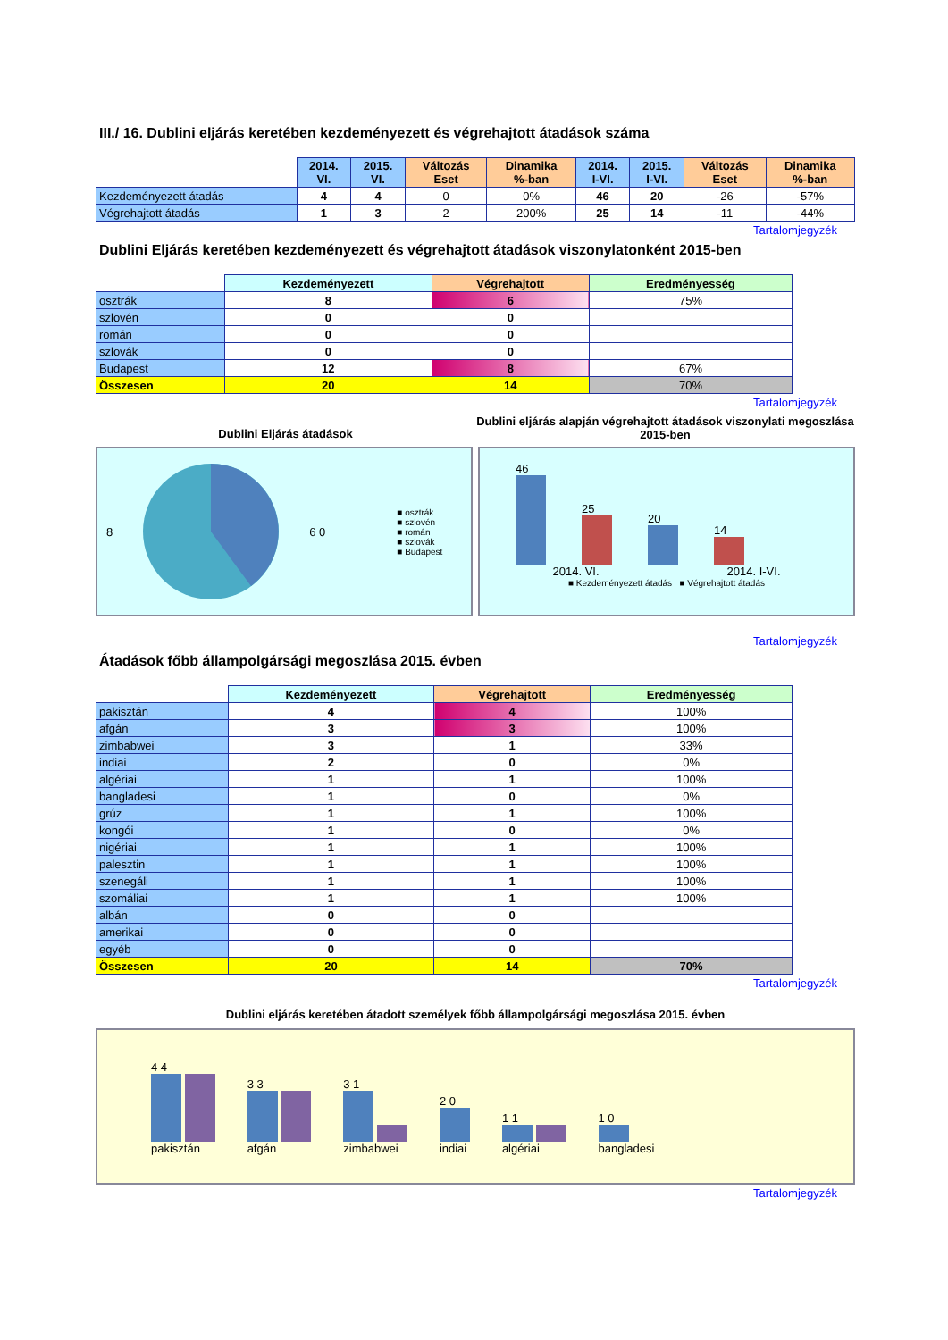III./ 16. Dublini eljárás keretében kezdeményezett és végrehajtott átadások száma
| | 2014. VI. | 2015. VI. | Változás Eset | Dinamika %-ban | 2014. I-VI. | 2015. I-VI. | Változás Eset | Dinamika %-ban |
| --- | --- | --- | --- | --- | --- | --- | --- | --- |
| Kezdeményezett átadás | 4 | 4 | 0 | 0% | 46 | 20 | -26 | -57% |
| Végrehajtott átadás | 1 | 3 | 2 | 200% | 25 | 14 | -11 | -44% |
Tartalomjegyzék
Dublini Eljárás keretében kezdeményezett és végrehajtott átadások viszonylatonként 2015-ben
| | Kezdeményezett | Végrehajtott | Eredményesség |
| --- | --- | --- | --- |
| osztrák | 8 | 6 | 75% |
| szlovén | 0 | 0 | |
| román | 0 | 0 | |
| szlovák | 0 | 0 | |
| Budapest | 12 | 8 | 67% |
| Összesen | 20 | 14 | 70% |
Tartalomjegyzék
Dublini Eljárás átadások
Dublini eljárás alapján végrehajtott átadások viszonylati megoszlása 2015-ben
8 6 0
■ osztrák
■ szlovén
■ román
■ szlovák
■ Budapest
46
25
20
14
2014. VI. 2014. I-VI.
■ Kezdeményezett átadás ■ Végrehajtott átadás
Tartalomjegyzék
Átadások főbb állampolgársági megoszlása 2015. évben
| | Kezdeményezett | Végrehajtott | Eredményesség |
| --- | --- | --- | --- |
| pakisztán | 4 | 4 | 100% |
| afgán | 3 | 3 | 100% |
| zimbabwei | 3 | 1 | 33% |
| indiai | 2 | 0 | 0% |
| algériai | 1 | 1 | 100% |
| bangladesi | 1 | 0 | 0% |
| grúz | 1 | 1 | 100% |
| kongói | 1 | 0 | 0% |
| nigériai | 1 | 1 | 100% |
| palesztin | 1 | 1 | 100% |
| szenegáli | 1 | 1 | 100% |
| szomáliai | 1 | 1 | 100% |
| albán | 0 | 0 | |
| amerikai | 0 | 0 | |
| egyéb | 0 | 0 | |
| Összesen | 20 | 14 | 70% |
Tartalomjegyzék
Dublini eljárás keretében átadott személyek főbb állampolgársági megoszlása 2015. évben
4 4
pakisztán
3 3
afgán
3 1
zimbabwei
2 0
indiai
1 1
algériai
1 0
bangladesi
Tartalomjegyzék